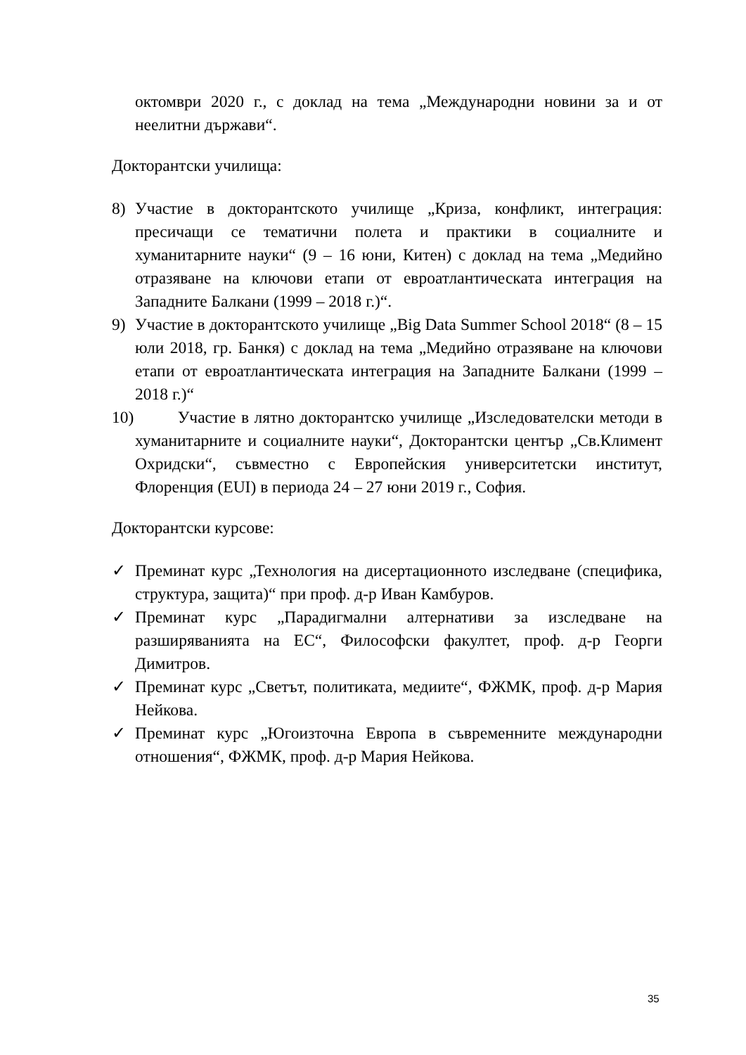октомври 2020 г., с доклад на тема „Международни новини за и от неелитни държави“.
Докторантски училища:
8) Участие в докторантското училище „Криза, конфликт, интеграция: пресичащи се тематични полета и практики в социалните и хуманитарните науки“ (9 – 16 юни, Китен) с доклад на тема „Медийно отразяване на ключови етапи от евроатлантическата интеграция на Западните Балкани (1999 – 2018 г.)“.
9) Участие в докторантското училище „Big Data Summer School 2018“ (8 – 15 юли 2018, гр. Банкя) с доклад на тема „Медийно отразяване на ключови етапи от евроатлантическата интеграция на Западните Балкани (1999 – 2018 г.)“
10) Участие в лятно докторантско училище „Изследователски методи в хуманитарните и социалните науки“, Докторантски център „Св.Климент Охридски“, съвместно с Европейския университетски институт, Флоренция (EUI) в периода 24 – 27 юни 2019 г., София.
Докторантски курсове:
✓ Преминат курс „Технология на дисертационното изследване (специфика, структура, защита)“ при проф. д-р Иван Камбуров.
✓ Преминат курс „Парадигмални алтернативи за изследване на разширяванията на ЕС“, Философски факултет, проф. д-р Георги Димитров.
✓ Преминат курс „Светът, политиката, медиите“, ФЖМК, проф. д-р Мария Нейкова.
✓ Преминат курс „Югоизточна Европа в съвременните международни отношения“, ФЖМК, проф. д-р Мария Нейкова.
35